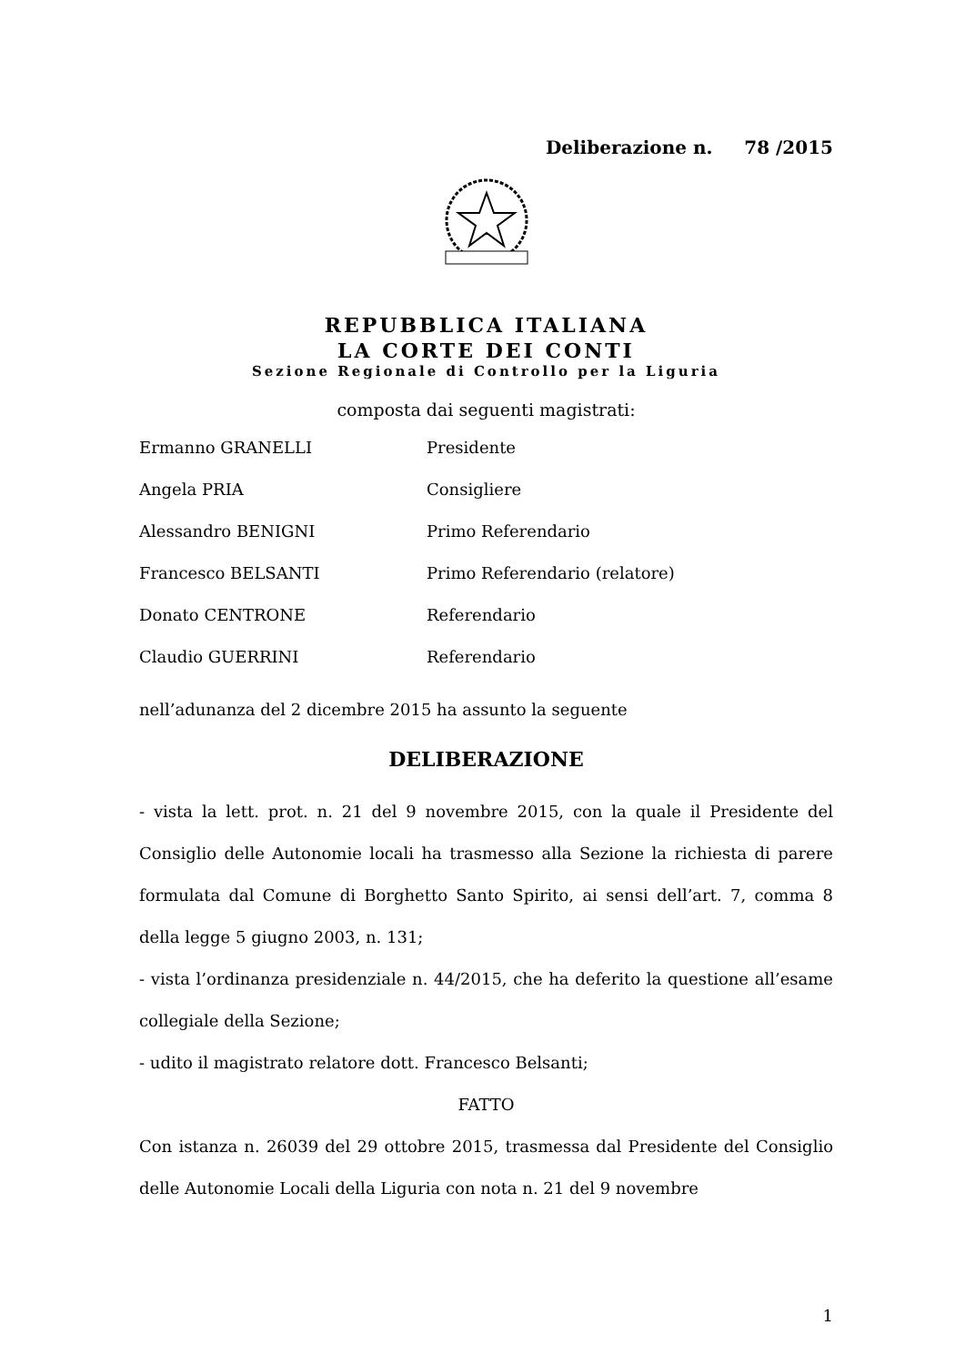Deliberazione n. 78 /2015
REPUBBLICA ITALIANA
LA CORTE DEI CONTI
Sezione Regionale di Controllo per la Liguria
composta dai seguenti magistrati:
Ermanno GRANELLI Presidente
Angela PRIA Consigliere
Alessandro BENIGNI Primo Referendario
Francesco BELSANTI Primo Referendario (relatore)
Donato CENTRONE Referendario
Claudio GUERRINI Referendario
nell’adunanza del 2 dicembre 2015 ha assunto la seguente
DELIBERAZIONE
- vista la lett. prot. n. 21 del 9 novembre 2015, con la quale il Presidente del Consiglio delle Autonomie locali ha trasmesso alla Sezione la richiesta di parere formulata dal Comune di Borghetto Santo Spirito, ai sensi dell’art. 7, comma 8 della legge 5 giugno 2003, n. 131;
- vista l’ordinanza presidenziale n. 44/2015, che ha deferito la questione all’esame collegiale della Sezione;
- udito il magistrato relatore dott. Francesco Belsanti;
FATTO
Con istanza n. 26039 del 29 ottobre 2015, trasmessa dal Presidente del Consiglio delle Autonomie Locali della Liguria con nota n. 21 del 9 novembre
1